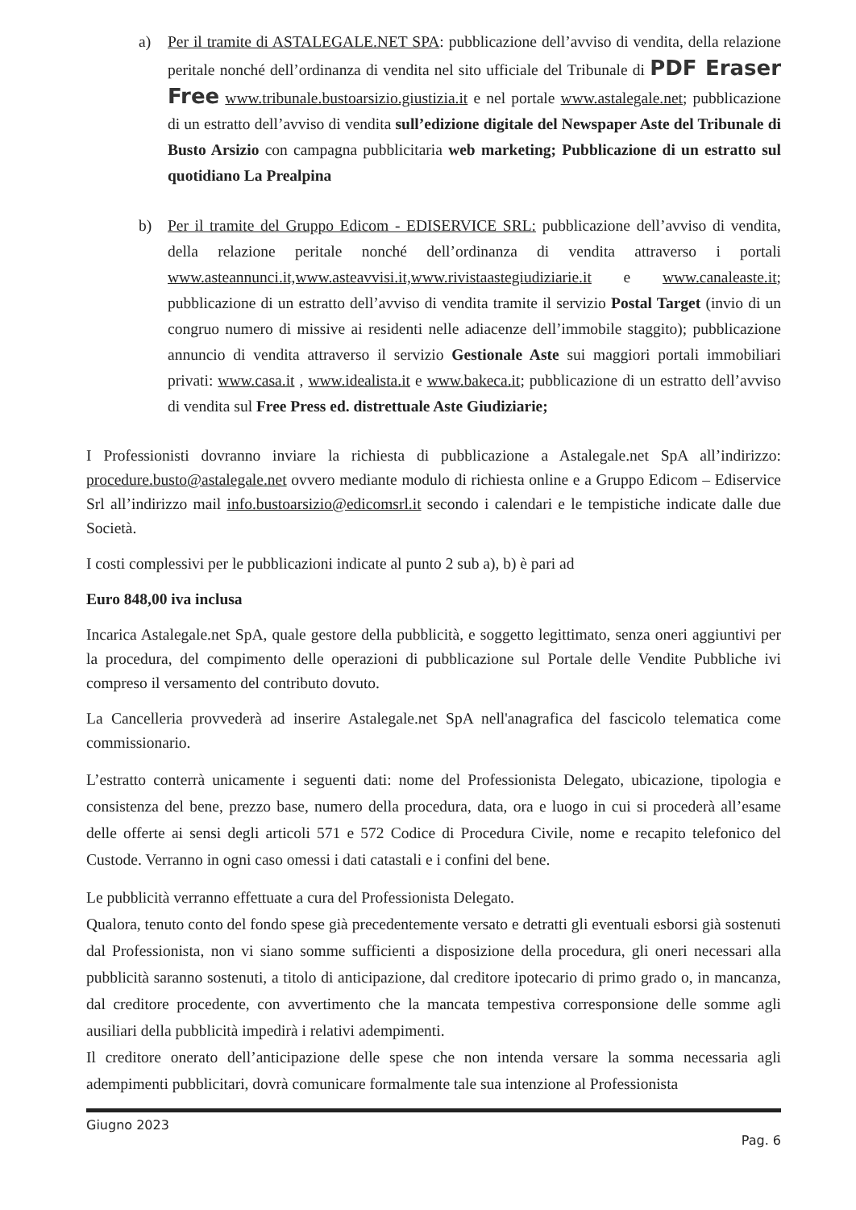a) Per il tramite di ASTALEGALE.NET SPA: pubblicazione dell’avviso di vendita, della relazione peritale nonché dell’ordinanza di vendita nel sito ufficiale del Tribunale di PDF Eraser Free www.tribunale.bustoarsizio.giustizia.it e nel portale www.astalegale.net; pubblicazione di un estratto dell’avviso di vendita sull’edizione digitale del Newspaper Aste del Tribunale di Busto Arsizio con campagna pubblicitaria web marketing; Pubblicazione di un estratto sul quotidiano La Prealpina
b) Per il tramite del Gruppo Edicom - EDISERVICE SRL: pubblicazione dell’avviso di vendita, della relazione peritale nonché dell’ordinanza di vendita attraverso i portali www.asteannunci.it,www.asteavvisi.it,www.rivistaastegiudiziarie.it e www.canaleaste.it; pubblicazione di un estratto dell’avviso di vendita tramite il servizio Postal Target (invio di un congruo numero di missive ai residenti nelle adiacenze dell’immobile staggito); pubblicazione annuncio di vendita attraverso il servizio Gestionale Aste sui maggiori portali immobiliari privati: www.casa.it , www.idealista.it e www.bakeca.it; pubblicazione di un estratto dell’avviso di vendita sul Free Press ed. distrettuale Aste Giudiziarie;
I Professionisti dovranno inviare la richiesta di pubblicazione a Astalegale.net SpA all’indirizzo: procedure.busto@astalegale.net ovvero mediante modulo di richiesta online e a Gruppo Edicom – Ediservice Srl all’indirizzo mail info.bustoarsizio@edicomsrl.it secondo i calendari e le tempistiche indicate dalle due Società.
I costi complessivi per le pubblicazioni indicate al punto 2 sub a), b) è pari ad
Euro 848,00 iva inclusa
Incarica Astalegale.net SpA, quale gestore della pubblicità, e soggetto legittimato, senza oneri aggiuntivi per la procedura, del compimento delle operazioni di pubblicazione sul Portale delle Vendite Pubbliche ivi compreso il versamento del contributo dovuto.
La Cancelleria provvederà ad inserire Astalegale.net SpA nell'anagrafica del fascicolo telematica come commissionario.
L’estratto conterrà unicamente i seguenti dati: nome del Professionista Delegato, ubicazione, tipologia e consistenza del bene, prezzo base, numero della procedura, data, ora e luogo in cui si procederà all’esame delle offerte ai sensi degli articoli 571 e 572 Codice di Procedura Civile, nome e recapito telefonico del Custode. Verranno in ogni caso omessi i dati catastali e i confini del bene.
Le pubblicità verranno effettuate a cura del Professionista Delegato.
Qualora, tenuto conto del fondo spese già precedentemente versato e detratti gli eventuali esborsi già sostenuti dal Professionista, non vi siano somme sufficienti a disposizione della procedura, gli oneri necessari alla pubblicità saranno sostenuti, a titolo di anticipazione, dal creditore ipotecario di primo grado o, in mancanza, dal creditore procedente, con avvertimento che la mancata tempestiva corresponsione delle somme agli ausiliari della pubblicità impedirà i relativi adempimenti.
Il creditore onerato dell’anticipazione delle spese che non intenda versare la somma necessaria agli adempimenti pubblicitari, dovrà comunicare formalmente tale sua intenzione al Professionista
Giugno 2023
Pag. 6